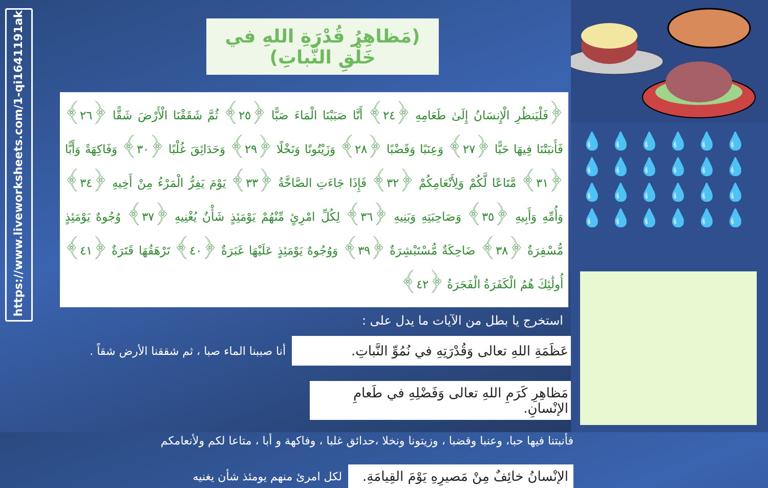https://www.liveworksheets.com/1-qi1641191ak
(مَظاهِرُ قُدْرَةِ اللهِ في خَلْقِ النَّباتِ)
﴿فَلْيَنظُرِ الْإِنسَانُ إِلَىٰ طَعَامِهِ ﴿٢٤﴾ أَنَّا صَبَبْنَا الْمَاءَ صَبًّا ﴿٢٥﴾ ثُمَّ شَقَقْنَا الْأَرْضَ شَقًّا ﴿٢٦﴾ فَأَنبَتْنَا فِيهَا حَبًّا ﴿٢٧﴾ وَعِنَبًا وَقَضْبًا ﴿٢٨﴾ وَزَيْتُونًا وَنَخْلًا ﴿٢٩﴾ وَحَدَائِقَ غُلْبًا ﴿٣٠﴾ وَفَاكِهَةً وَأَبًّا ﴿٣١﴾ مَّتَاعًا لَّكُمْ وَلِأَنْعَامِكُمْ ﴿٣٢﴾ فَإِذَا جَاءَتِ الصَّاخَّةُ ﴿٣٣﴾ يَوْمَ يَفِرُّ الْمَرْءُ مِنْ أَخِيهِ ﴿٣٤﴾ وَأُمِّهِ وَأَبِيهِ ﴿٣٥﴾ وَصَاحِبَتِهِ وَبَنِيهِ ﴿٣٦﴾ لِكُلِّ امْرِئٍ مِّنْهُمْ يَوْمَئِذٍ شَأْنٌ يُغْنِيهِ ﴿٣٧﴾ وُجُوهٌ يَوْمَئِذٍ مُّسْفِرَةٌ ﴿٣٨﴾ ضَاحِكَةٌ مُّسْتَبْشِرَةٌ ﴿٣٩﴾ وَوُجُوهٌ يَوْمَئِذٍ عَلَيْهَا غَبَرَةٌ ﴿٤٠﴾ تَرْهَقُهَا قَتَرَةٌ ﴿٤١﴾ أُولَٰئِكَ هُمُ الْكَفَرَةُ الْفَجَرَةُ ﴿٤٢﴾
استخرج يا بطل من الآيات ما يدل على :
عَظَمَةِ اللهِ تعالى وَقُدْرَتِهِ في نُمُوِّ النَّباتِ.
أنا صببنا الماء صبا ، ثم شققنا الأرض شقاً .
مَظاهِرِ كَرَمِ اللهِ تعالى وَفَضْلِهِ في طَعامِ الإنْسانِ.
فأنبتنا فيها حبا، وعنبا وقضبا ، وزيتونا ونخلا ،حدائق غلبا ، وفاكهة و أبا ، متاعا لكم ولأنعامكم
الإنْسانُ خائِفٌ مِنْ مَصيرِهِ يَوْمَ القِيامَةِ.
لكل امرئ منهم يومئذ شأن يغنيه
💧💧💧💧💧💧 💧💧💧💧💧💧 💧💧💧💧💧💧 💧💧💧💧💧💧